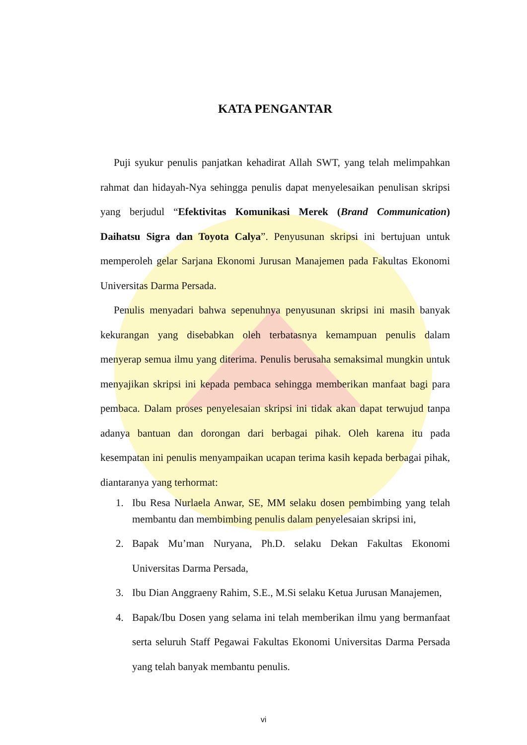KATA PENGANTAR
Puji syukur penulis panjatkan kehadirat Allah SWT, yang telah melimpahkan rahmat dan hidayah-Nya sehingga penulis dapat menyelesaikan penulisan skripsi yang berjudul “Efektivitas Komunikasi Merek (Brand Communication) Daihatsu Sigra dan Toyota Calya”. Penyusunan skripsi ini bertujuan untuk memperoleh gelar Sarjana Ekonomi Jurusan Manajemen pada Fakultas Ekonomi Universitas Darma Persada.
Penulis menyadari bahwa sepenuhnya penyusunan skripsi ini masih banyak kekurangan yang disebabkan oleh terbatasnya kemampuan penulis dalam menyerap semua ilmu yang diterima. Penulis berusaha semaksimal mungkin untuk menyajikan skripsi ini kepada pembaca sehingga memberikan manfaat bagi para pembaca. Dalam proses penyelesaian skripsi ini tidak akan dapat terwujud tanpa adanya bantuan dan dorongan dari berbagai pihak. Oleh karena itu pada kesempatan ini penulis menyampaikan ucapan terima kasih kepada berbagai pihak, diantaranya yang terhormat:
1. Ibu Resa Nurlaela Anwar, SE, MM selaku dosen pembimbing yang telah membantu dan membimbing penulis dalam penyelesaian skripsi ini,
2. Bapak Mu’man Nuryana, Ph.D. selaku Dekan Fakultas Ekonomi Universitas Darma Persada,
3. Ibu Dian Anggraeny Rahim, S.E., M.Si selaku Ketua Jurusan Manajemen,
4. Bapak/Ibu Dosen yang selama ini telah memberikan ilmu yang bermanfaat serta seluruh Staff Pegawai Fakultas Ekonomi Universitas Darma Persada yang telah banyak membantu penulis.
vi